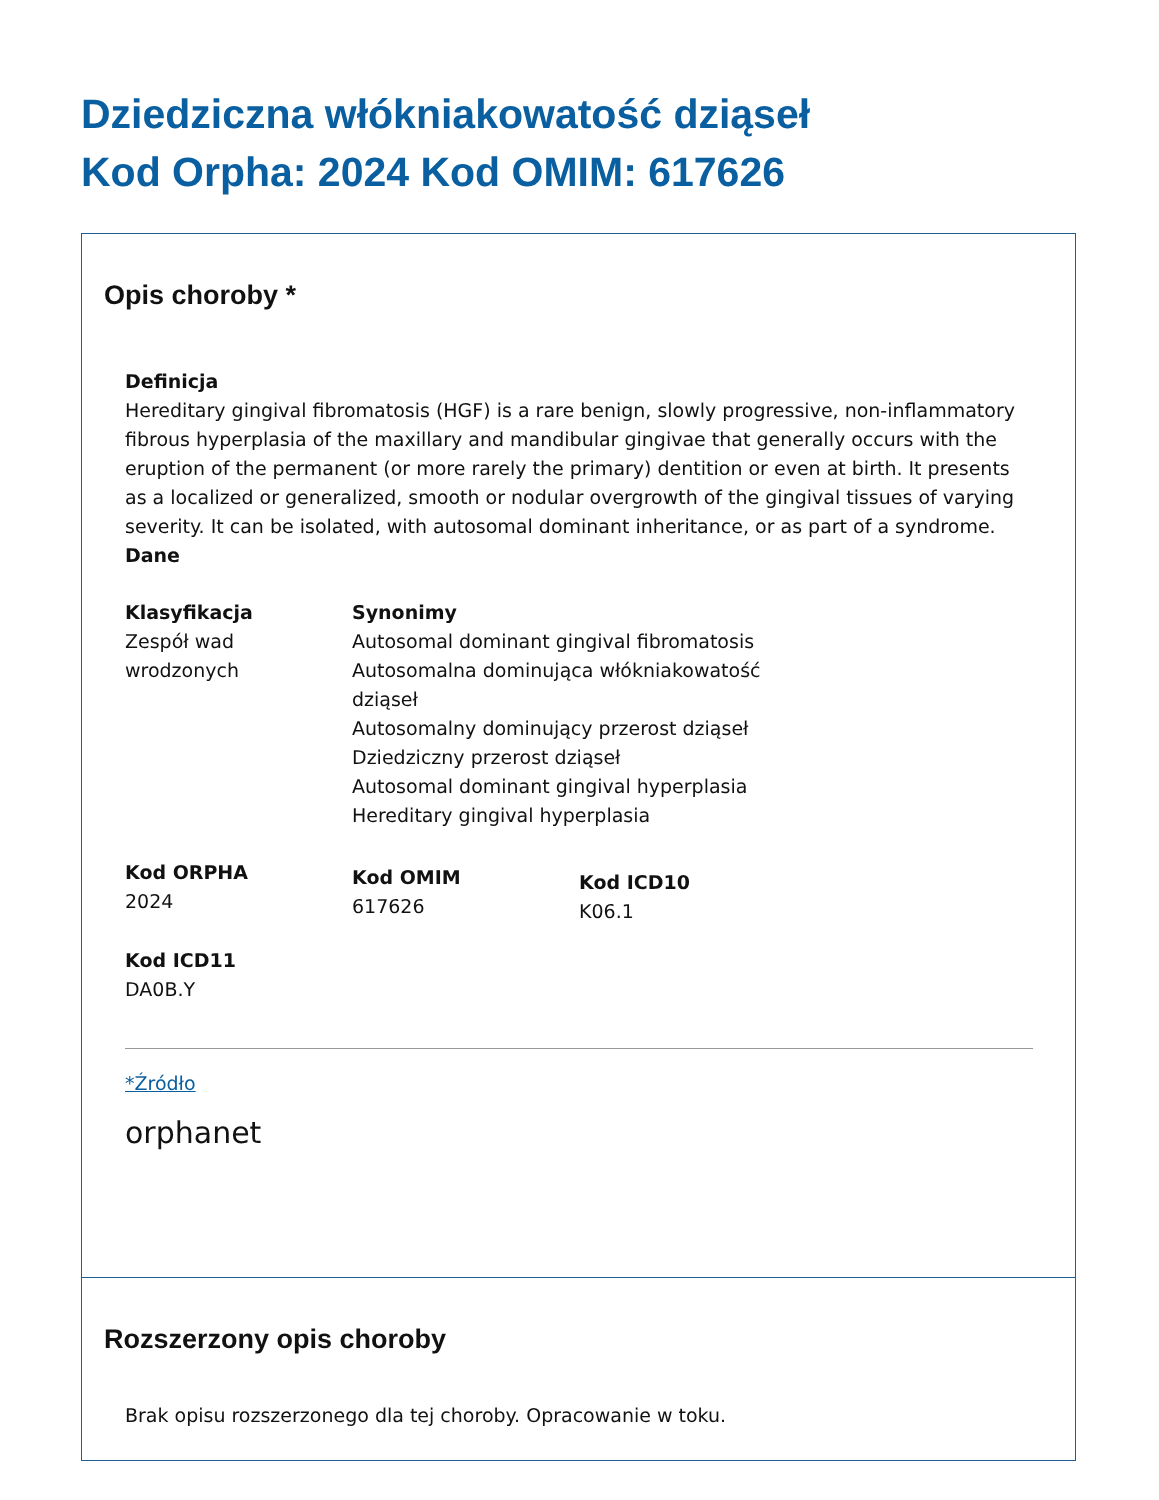Dziedziczna włókniakowatość dziąseł
Kod Orpha: 2024 Kod OMIM: 617626
Opis choroby *
Definicja
Hereditary gingival fibromatosis (HGF) is a rare benign, slowly progressive, non-inflammatory fibrous hyperplasia of the maxillary and mandibular gingivae that generally occurs with the eruption of the permanent (or more rarely the primary) dentition or even at birth. It presents as a localized or generalized, smooth or nodular overgrowth of the gingival tissues of varying severity. It can be isolated, with autosomal dominant inheritance, or as part of a syndrome.
Dane
Klasyfikacja
Zespół wad
wrodzonych
Synonimy
Autosomal dominant gingival fibromatosis
Autosomalna dominująca włókniakowatość dziąseł
Autosomalny dominujący przerost dziąseł
Dziedziczny przerost dziąseł
Autosomal dominant gingival hyperplasia
Hereditary gingival hyperplasia
Kod ORPHA
2024
Kod OMIM
617626
Kod ICD10
K06.1
Kod ICD11
DA0B.Y
*Źródło
orphanet
Rozszerzony opis choroby
Brak opisu rozszerzonego dla tej choroby. Opracowanie w toku.